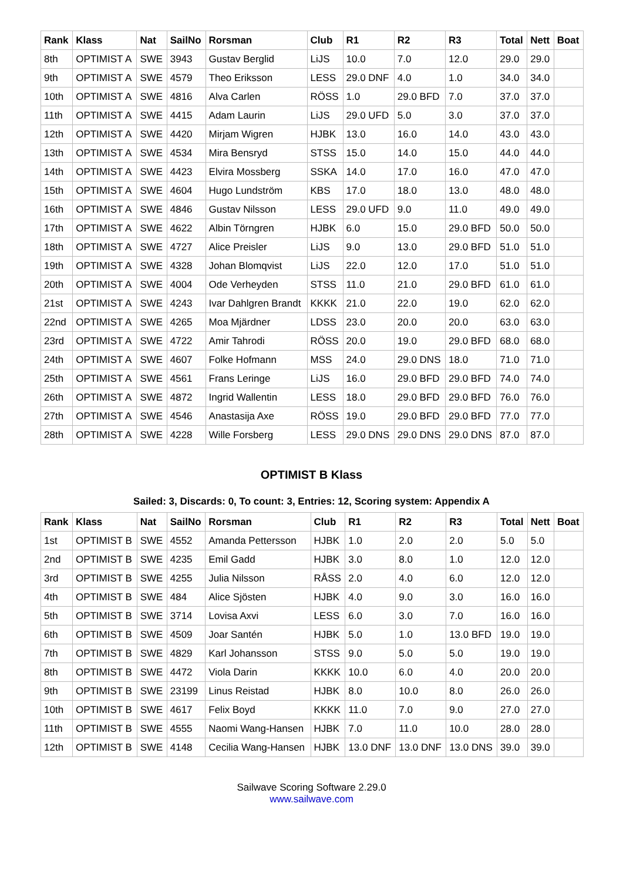| Rank | Klass | Nat | SailNo | Rorsman | Club | R1 | R2 | R3 | Total | Nett | Boat |
| --- | --- | --- | --- | --- | --- | --- | --- | --- | --- | --- | --- |
| 8th | OPTIMIST A | SWE | 3943 | Gustav Berglid | LiJS | 10.0 | 7.0 | 12.0 | 29.0 | 29.0 | |
| 9th | OPTIMIST A | SWE | 4579 | Theo Eriksson | LESS | 29.0 DNF | 4.0 | 1.0 | 34.0 | 34.0 | |
| 10th | OPTIMIST A | SWE | 4816 | Alva Carlen | RÖSS | 1.0 | 29.0 BFD | 7.0 | 37.0 | 37.0 | |
| 11th | OPTIMIST A | SWE | 4415 | Adam Laurin | LiJS | 29.0 UFD | 5.0 | 3.0 | 37.0 | 37.0 | |
| 12th | OPTIMIST A | SWE | 4420 | Mirjam Wigren | HJBK | 13.0 | 16.0 | 14.0 | 43.0 | 43.0 | |
| 13th | OPTIMIST A | SWE | 4534 | Mira Bensryd | STSS | 15.0 | 14.0 | 15.0 | 44.0 | 44.0 | |
| 14th | OPTIMIST A | SWE | 4423 | Elvira Mossberg | SSKA | 14.0 | 17.0 | 16.0 | 47.0 | 47.0 | |
| 15th | OPTIMIST A | SWE | 4604 | Hugo Lundström | KBS | 17.0 | 18.0 | 13.0 | 48.0 | 48.0 | |
| 16th | OPTIMIST A | SWE | 4846 | Gustav Nilsson | LESS | 29.0 UFD | 9.0 | 11.0 | 49.0 | 49.0 | |
| 17th | OPTIMIST A | SWE | 4622 | Albin Törngren | HJBK | 6.0 | 15.0 | 29.0 BFD | 50.0 | 50.0 | |
| 18th | OPTIMIST A | SWE | 4727 | Alice Preisler | LiJS | 9.0 | 13.0 | 29.0 BFD | 51.0 | 51.0 | |
| 19th | OPTIMIST A | SWE | 4328 | Johan Blomqvist | LiJS | 22.0 | 12.0 | 17.0 | 51.0 | 51.0 | |
| 20th | OPTIMIST A | SWE | 4004 | Ode Verheyden | STSS | 11.0 | 21.0 | 29.0 BFD | 61.0 | 61.0 | |
| 21st | OPTIMIST A | SWE | 4243 | Ivar Dahlgren Brandt | KKKK | 21.0 | 22.0 | 19.0 | 62.0 | 62.0 | |
| 22nd | OPTIMIST A | SWE | 4265 | Moa Mjärdner | LDSS | 23.0 | 20.0 | 20.0 | 63.0 | 63.0 | |
| 23rd | OPTIMIST A | SWE | 4722 | Amir Tahrodi | RÖSS | 20.0 | 19.0 | 29.0 BFD | 68.0 | 68.0 | |
| 24th | OPTIMIST A | SWE | 4607 | Folke Hofmann | MSS | 24.0 | 29.0 DNS | 18.0 | 71.0 | 71.0 | |
| 25th | OPTIMIST A | SWE | 4561 | Frans Leringe | LiJS | 16.0 | 29.0 BFD | 29.0 BFD | 74.0 | 74.0 | |
| 26th | OPTIMIST A | SWE | 4872 | Ingrid Wallentin | LESS | 18.0 | 29.0 BFD | 29.0 BFD | 76.0 | 76.0 | |
| 27th | OPTIMIST A | SWE | 4546 | Anastasija Axe | RÖSS | 19.0 | 29.0 BFD | 29.0 BFD | 77.0 | 77.0 | |
| 28th | OPTIMIST A | SWE | 4228 | Wille Forsberg | LESS | 29.0 DNS | 29.0 DNS | 29.0 DNS | 87.0 | 87.0 | |
OPTIMIST B Klass
Sailed: 3, Discards: 0, To count: 3, Entries: 12, Scoring system: Appendix A
| Rank | Klass | Nat | SailNo | Rorsman | Club | R1 | R2 | R3 | Total | Nett | Boat |
| --- | --- | --- | --- | --- | --- | --- | --- | --- | --- | --- | --- |
| 1st | OPTIMIST B | SWE | 4552 | Amanda Pettersson | HJBK | 1.0 | 2.0 | 2.0 | 5.0 | 5.0 | |
| 2nd | OPTIMIST B | SWE | 4235 | Emil Gadd | HJBK | 3.0 | 8.0 | 1.0 | 12.0 | 12.0 | |
| 3rd | OPTIMIST B | SWE | 4255 | Julia Nilsson | RÅSS | 2.0 | 4.0 | 6.0 | 12.0 | 12.0 | |
| 4th | OPTIMIST B | SWE | 484 | Alice Sjösten | HJBK | 4.0 | 9.0 | 3.0 | 16.0 | 16.0 | |
| 5th | OPTIMIST B | SWE | 3714 | Lovisa Axvi | LESS | 6.0 | 3.0 | 7.0 | 16.0 | 16.0 | |
| 6th | OPTIMIST B | SWE | 4509 | Joar Santén | HJBK | 5.0 | 1.0 | 13.0 BFD | 19.0 | 19.0 | |
| 7th | OPTIMIST B | SWE | 4829 | Karl Johansson | STSS | 9.0 | 5.0 | 5.0 | 19.0 | 19.0 | |
| 8th | OPTIMIST B | SWE | 4472 | Viola Darin | KKKK | 10.0 | 6.0 | 4.0 | 20.0 | 20.0 | |
| 9th | OPTIMIST B | SWE | 23199 | Linus Reistad | HJBK | 8.0 | 10.0 | 8.0 | 26.0 | 26.0 | |
| 10th | OPTIMIST B | SWE | 4617 | Felix Boyd | KKKK | 11.0 | 7.0 | 9.0 | 27.0 | 27.0 | |
| 11th | OPTIMIST B | SWE | 4555 | Naomi Wang-Hansen | HJBK | 7.0 | 11.0 | 10.0 | 28.0 | 28.0 | |
| 12th | OPTIMIST B | SWE | 4148 | Cecilia Wang-Hansen | HJBK | 13.0 DNF | 13.0 DNF | 13.0 DNS | 39.0 | 39.0 | |
Sailwave Scoring Software 2.29.0
www.sailwave.com